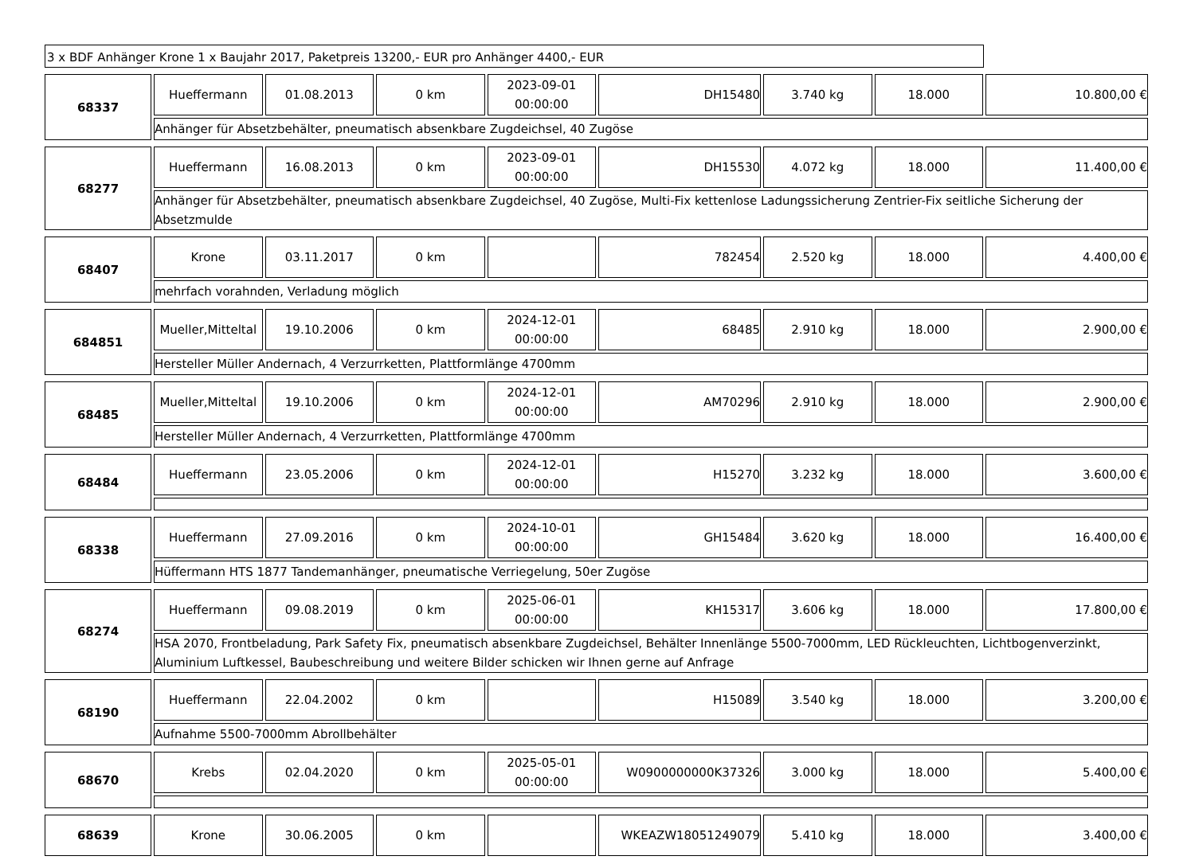3 x BDF Anhänger Krone 1 x Baujahr 2017, Paketpreis 13200,- EUR pro Anhänger 4400,- EUR
| 68337 | Hueffermann | 01.08.2013 | 0 km | 2023-09-01 00:00:00 | DH15480 | 3.740 kg | 18.000 | 10.800,00 € |
| | Anhänger für Absetzbehälter, pneumatisch absenkbare Zugdeichsel, 40 Zugöse | | | | | | | |
| 68277 | Hueffermann | 16.08.2013 | 0 km | 2023-09-01 00:00:00 | DH15530 | 4.072 kg | 18.000 | 11.400,00 € |
| | Anhänger für Absetzbehälter, pneumatisch absenkbare Zugdeichsel, 40 Zugöse, Multi-Fix kettenlose Ladungssicherung Zentrier-Fix seitliche Sicherung der Absetzmulde | | | | | | | |
| 68407 | Krone | 03.11.2017 | 0 km | | 782454 | 2.520 kg | 18.000 | 4.400,00 € |
| | mehrfach vorahnden, Verladung möglich | | | | | | | |
| 684851 | Mueller,Mitteltal | 19.10.2006 | 0 km | 2024-12-01 00:00:00 | 68485 | 2.910 kg | 18.000 | 2.900,00 € |
| | Hersteller Müller Andernach, 4 Verzurrketten, Plattformlänge 4700mm | | | | | | | |
| 68485 | Mueller,Mitteltal | 19.10.2006 | 0 km | 2024-12-01 00:00:00 | AM70296 | 2.910 kg | 18.000 | 2.900,00 € |
| | Hersteller Müller Andernach, 4 Verzurrketten, Plattformlänge 4700mm | | | | | | | |
| 68484 | Hueffermann | 23.05.2006 | 0 km | 2024-12-01 00:00:00 | H15270 | 3.232 kg | 18.000 | 3.600,00 € |
| 68338 | Hueffermann | 27.09.2016 | 0 km | 2024-10-01 00:00:00 | GH15484 | 3.620 kg | 18.000 | 16.400,00 € |
| | Hüffermann HTS 1877 Tandemanhänger, pneumatische Verriegelung, 50er Zugöse | | | | | | | |
| 68274 | Hueffermann | 09.08.2019 | 0 km | 2025-06-01 00:00:00 | KH15317 | 3.606 kg | 18.000 | 17.800,00 € |
| | HSA 2070, Frontbeladung, Park Safety Fix, pneumatisch absenkbare Zugdeichsel, Behälter Innenlänge 5500-7000mm, LED Rückleuchten, Lichtbogenverzinkt, Aluminium Luftkessel, Baubeschreibung und weitere Bilder schicken wir Ihnen gerne auf Anfrage | | | | | | | |
| 68190 | Hueffermann | 22.04.2002 | 0 km | | H15089 | 3.540 kg | 18.000 | 3.200,00 € |
| | Aufnahme 5500-7000mm Abrollbehälter | | | | | | | |
| 68670 | Krebs | 02.04.2020 | 0 km | 2025-05-01 00:00:00 | W0900000000K37326 | 3.000 kg | 18.000 | 5.400,00 € |
| 68639 | Krone | 30.06.2005 | 0 km | | WKEAZW18051249079 | 5.410 kg | 18.000 | 3.400,00 € |